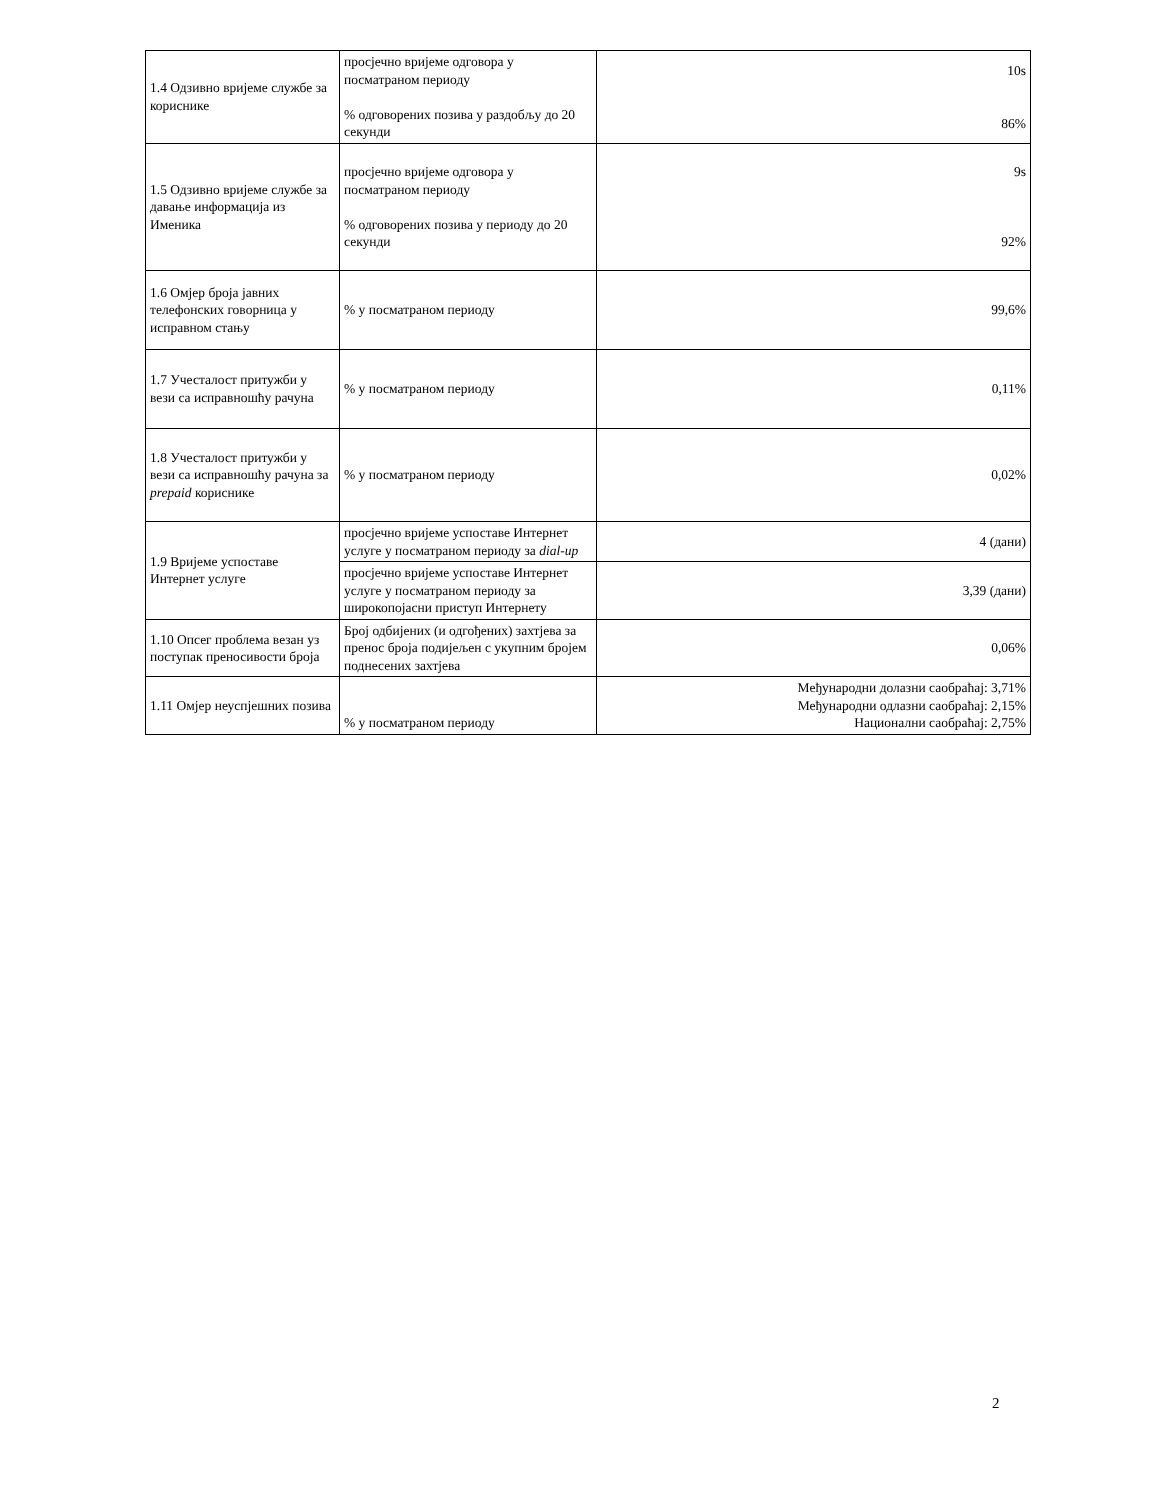| 1.4 Одзивно вријеме службе за кориснике | просјечно вријеме одговора у посматраном периоду % одговорених позива у раздобљу до 20 секунди | 10s 86% |
| 1.5 Одзивно вријеме службе за давање информација из Именика | просјечно вријеме одговора у посматраном периоду % одговорених позива у периоду до 20 секунди | 9s 92% |
| 1.6 Омјер броја јавних телефонских говорница у исправном стању | % у посматраном периоду | 99,6% |
| 1.7 Учесталост притужби у вези са исправношћу рачуна | % у посматраном периоду | 0,11% |
| 1.8 Учесталост притужби у вези са исправношћу рачуна за prepaid кориснике | % у посматраном периоду | 0,02% |
| 1.9 Вријеме успоставе Интернет услуге | просјечно вријеме успоставе Интернет услуге у посматраном периоду за dial-up | 4 (дани) |
| | просјечно вријеме успоставе Интернет услуге у посматраном периоду за широкопојасни приступ Интернету | 3,39 (дани) |
| 1.10 Опсег проблема везан уз поступак преносивости броја | Број одбијених (и одгођених) захтјева за пренос броја подијељен с укупним бројем поднесених захтјева | 0,06% |
| 1.11 Омјер неуспјешних позива | % у посматраном периоду | Међународни долазни саобраћај: 3,71% Међународни одлазни саобраћај: 2,15% Национални саобраћај: 2,75% |
2